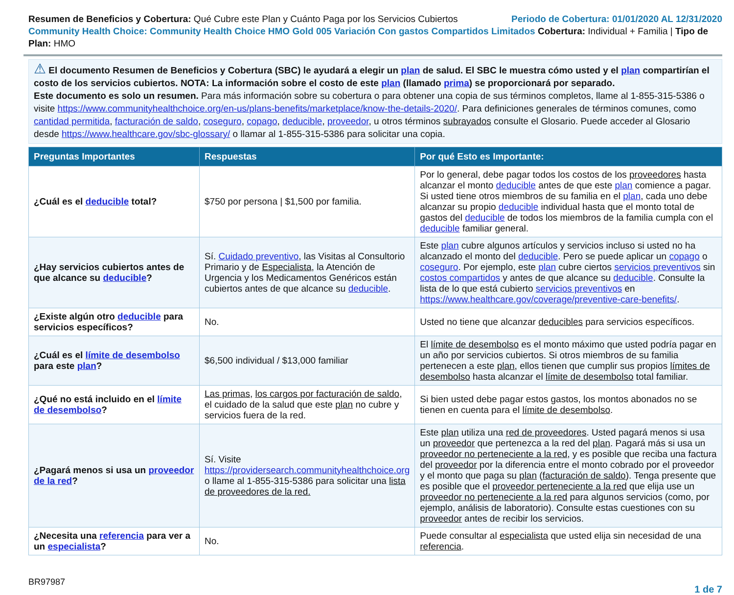Resumen de Beneficios y Cobertura: Qué Cubre este Plan y Cuánto Paga por los Servicios Cubiertos Periodo de Cobertura: 01/01/2020 AL 12/31/2020
Community Health Choice: Community Health Choice HMO Gold 005 Variación Con gastos Compartidos Limitados Cobertura: Individual + Familia | Tipo de Plan: HMO
⚠ El documento Resumen de Beneficios y Cobertura (SBC) le ayudará a elegir un plan de salud. El SBC le muestra cómo usted y el plan compartirían el costo de los servicios cubiertos. NOTA: La información sobre el costo de este plan (llamado prima) se proporcionará por separado.
Este documento es solo un resumen. Para más información sobre su cobertura o para obtener una copia de sus términos completos, llame al 1-855-315-5386 o visite https://www.communityhealthchoice.org/en-us/plans-benefits/marketplace/know-the-details-2020/. Para definiciones generales de términos comunes, como cantidad permitida, facturación de saldo, coseguro, copago, deducible, proveedor, u otros términos subrayados consulte el Glosario. Puede acceder al Glosario desde https://www.healthcare.gov/sbc-glossary/ o llamar al 1-855-315-5386 para solicitar una copia.
| Preguntas Importantes | Respuestas | Por qué Esto es Importante: |
| --- | --- | --- |
| ¿Cuál es el deducible total? | $750 por persona / $1,500 por familia. | Por lo general, debe pagar todos los costos de los proveedores hasta alcanzar el monto deducible antes de que este plan comience a pagar. Si usted tiene otros miembros de su familia en el plan , cada uno debe alcanzar su propio deducible individual hasta que el monto total de gastos del deducible de todos los miembros de la familia cumpla con el deducible familiar general. |
| ¿Hay servicios cubiertos antes de que alcance su deducible ? | Sí. Cuidado preventivo , las Visitas al Consultorio Primario y de Especialista , la Atención de Urgencia y los Medicamentos Genéricos están cubiertos antes de que alcance su deducible . | Este plan cubre algunos artículos y servicios incluso si usted no ha alcanzado el monto del deducible . Pero se puede aplicar un copago o coseguro . Por ejemplo, este plan cubre ciertos servicios preventivos sin costos compartidos y antes de que alcance su deducible . Consulte la lista de lo que está cubierto servicios preventivos en https://www.healthcare.gov/coverage/preventive-care-benefits/ . |
| ¿Existe algún otro deducible para servicios específicos? | No. | Usted no tiene que alcanzar deducibles para servicios específicos. |
| ¿Cuál es el límite de desembolso para este plan ? | $6,500 individual / $13,000 familiar | El límite de desembolso es el monto máximo que usted podría pagar en un año por servicios cubiertos. Si otros miembros de su familia pertenecen a este plan , ellos tienen que cumplir sus propios límites de desembolso hasta alcanzar el límite de desembolso total familiar. |
| ¿Qué no está incluido en el límite de desembolso ? | Las primas , los cargos por facturación de saldo , el cuidado de la salud que este plan no cubre y servicios fuera de la red. | Si bien usted debe pagar estos gastos, los montos abonados no se tienen en cuenta para el límite de desembolso . |
| ¿Pagará menos si usa un proveedor de la red ? | Sí. Visite https://providersearch.communityhealthchoice.org o llame al 1-855-315-5386 para solicitar una lista de proveedores de la red. | Este plan utiliza una red de proveedores . Usted pagará menos si usa un proveedor que pertenezca a la red del plan . Pagará más si usa un proveedor no perteneciente a la red , y es posible que reciba una factura del proveedor por la diferencia entre el monto cobrado por el proveedor y el monto que paga su plan ( facturación de saldo ). Tenga presente que es posible que el proveedor perteneciente a la red que elija use un proveedor no perteneciente a la red para algunos servicios (como, por ejemplo, análisis de laboratorio). Consulte estas cuestiones con su proveedor antes de recibir los servicios. |
| ¿Necesita una referencia para ver a un especialista ? | No. | Puede consultar al especialista que usted elija sin necesidad de una referencia . |
BR97987 1 de 7